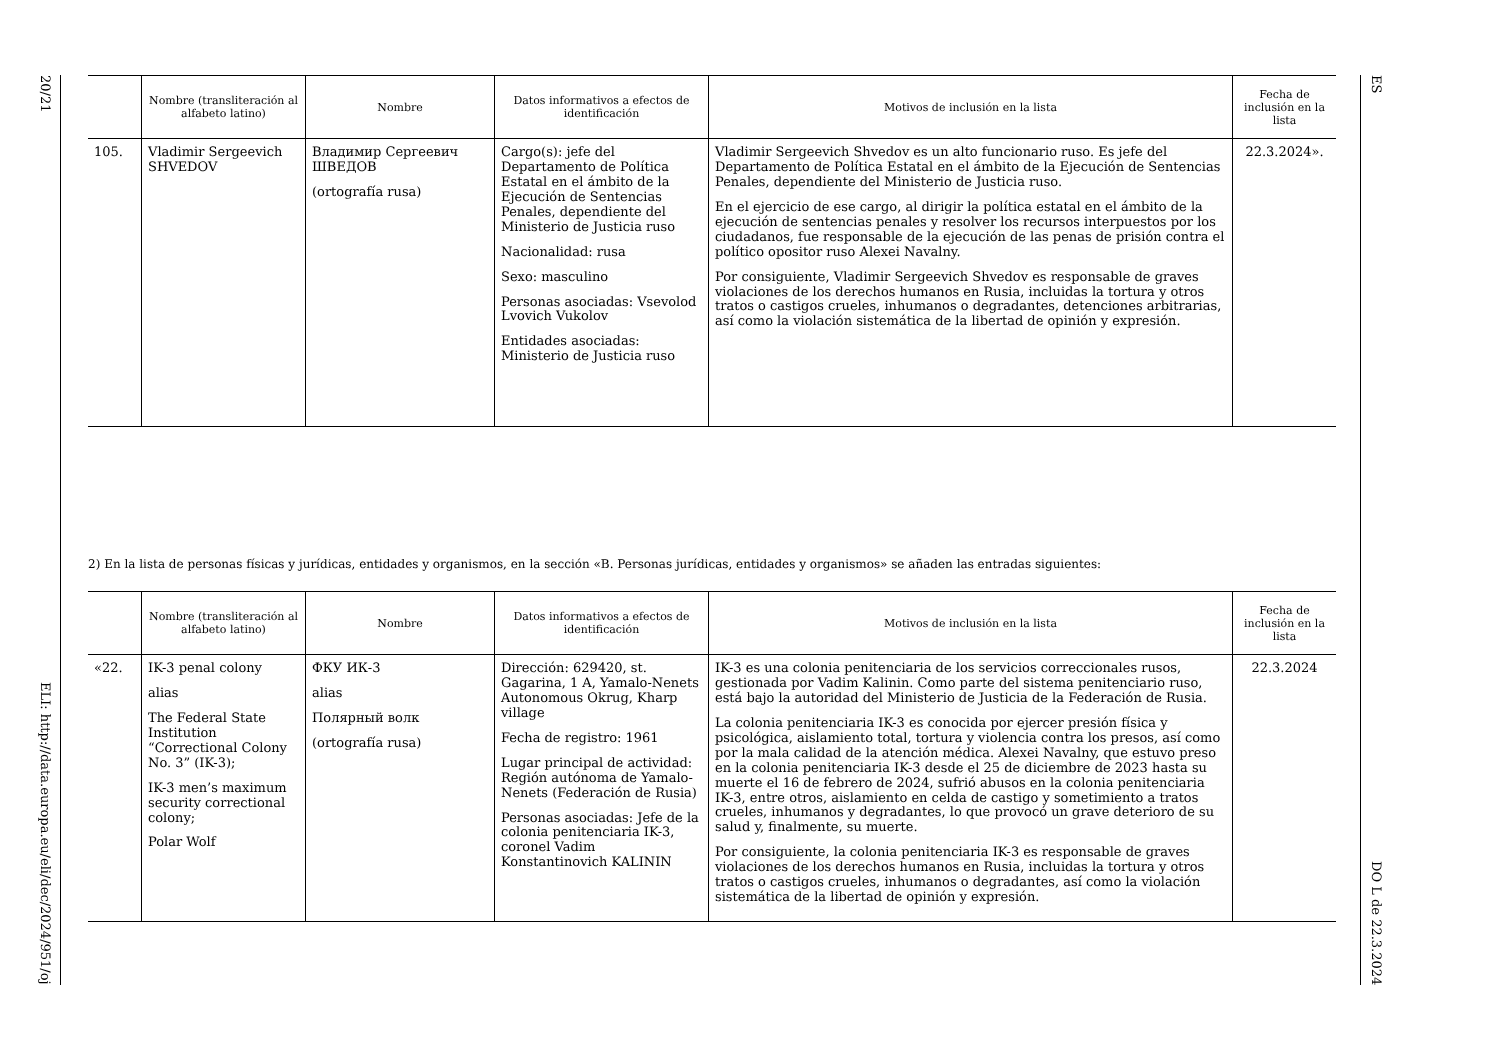20/21
ELI: http://data.europa.eu/eli/dec/2024/951/oj
ES
DO L de 22.3.2024
| | Nombre (transliteración al alfabeto latino) | Nombre | Datos informativos a efectos de identificación | Motivos de inclusión en la lista | Fecha de inclusión en la lista |
| --- | --- | --- | --- | --- | --- |
| 105. | Vladimir Sergeevich SHVEDOV | Владимир Сергеевич ШВЕДОВ (ortografía rusa) | Cargo(s): jefe del Departamento de Política Estatal en el ámbito de la Ejecución de Sentencias Penales, dependiente del Ministerio de Justicia ruso Nacionalidad: rusa Sexo: masculino Personas asociadas: Vsevolod Lvovich Vukolov Entidades asociadas: Ministerio de Justicia ruso | Vladimir Sergeevich Shvedov es un alto funcionario ruso. Es jefe del Departamento de Política Estatal en el ámbito de la Ejecución de Sentencias Penales, dependiente del Ministerio de Justicia ruso. En el ejercicio de ese cargo, al dirigir la política estatal en el ámbito de la ejecución de sentencias penales y resolver los recursos interpuestos por los ciudadanos, fue responsable de la ejecución de las penas de prisión contra el político opositor ruso Alexei Navalny. Por consiguiente, Vladimir Sergeevich Shvedov es responsable de graves violaciones de los derechos humanos en Rusia, incluidas la tortura y otros tratos o castigos crueles, inhumanos o degradantes, detenciones arbitrarias, así como la violación sistemática de la libertad de opinión y expresión. | 22.3.2024». |
2) En la lista de personas físicas y jurídicas, entidades y organismos, en la sección «B. Personas jurídicas, entidades y organismos» se añaden las entradas siguientes:
| | Nombre (transliteración al alfabeto latino) | Nombre | Datos informativos a efectos de identificación | Motivos de inclusión en la lista | Fecha de inclusión en la lista |
| --- | --- | --- | --- | --- | --- |
| «22. | IK-3 penal colony alias The Federal State Institution “Correctional Colony No. 3” (IK-3); IK-3 men’s maximum security correctional colony; Polar Wolf | ФКУ ИК-3 alias Полярный волк (ortografía rusa) | Dirección: 629420, st. Gagarina, 1 A, Yamalo-Nenets Autonomous Okrug, Kharp village Fecha de registro: 1961 Lugar principal de actividad: Región autónoma de Yamalo-Nenets (Federación de Rusia) Personas asociadas: Jefe de la colonia penitenciaria IK-3, coronel Vadim Konstantinovich KALININ | IK-3 es una colonia penitenciaria de los servicios correccionales rusos, gestionada por Vadim Kalinin. Como parte del sistema penitenciario ruso, está bajo la autoridad del Ministerio de Justicia de la Federación de Rusia. La colonia penitenciaria IK-3 es conocida por ejercer presión física y psicológica, aislamiento total, tortura y violencia contra los presos, así como por la mala calidad de la atención médica. Alexei Navalny, que estuvo preso en la colonia penitenciaria IK-3 desde el 25 de diciembre de 2023 hasta su muerte el 16 de febrero de 2024, sufrió abusos en la colonia penitenciaria IK-3, entre otros, aislamiento en celda de castigo y sometimiento a tratos crueles, inhumanos y degradantes, lo que provocó un grave deterioro de su salud y, finalmente, su muerte. Por consiguiente, la colonia penitenciaria IK-3 es responsable de graves violaciones de los derechos humanos en Rusia, incluidas la tortura y otros tratos o castigos crueles, inhumanos o degradantes, así como la violación sistemática de la libertad de opinión y expresión. | 22.3.2024 |